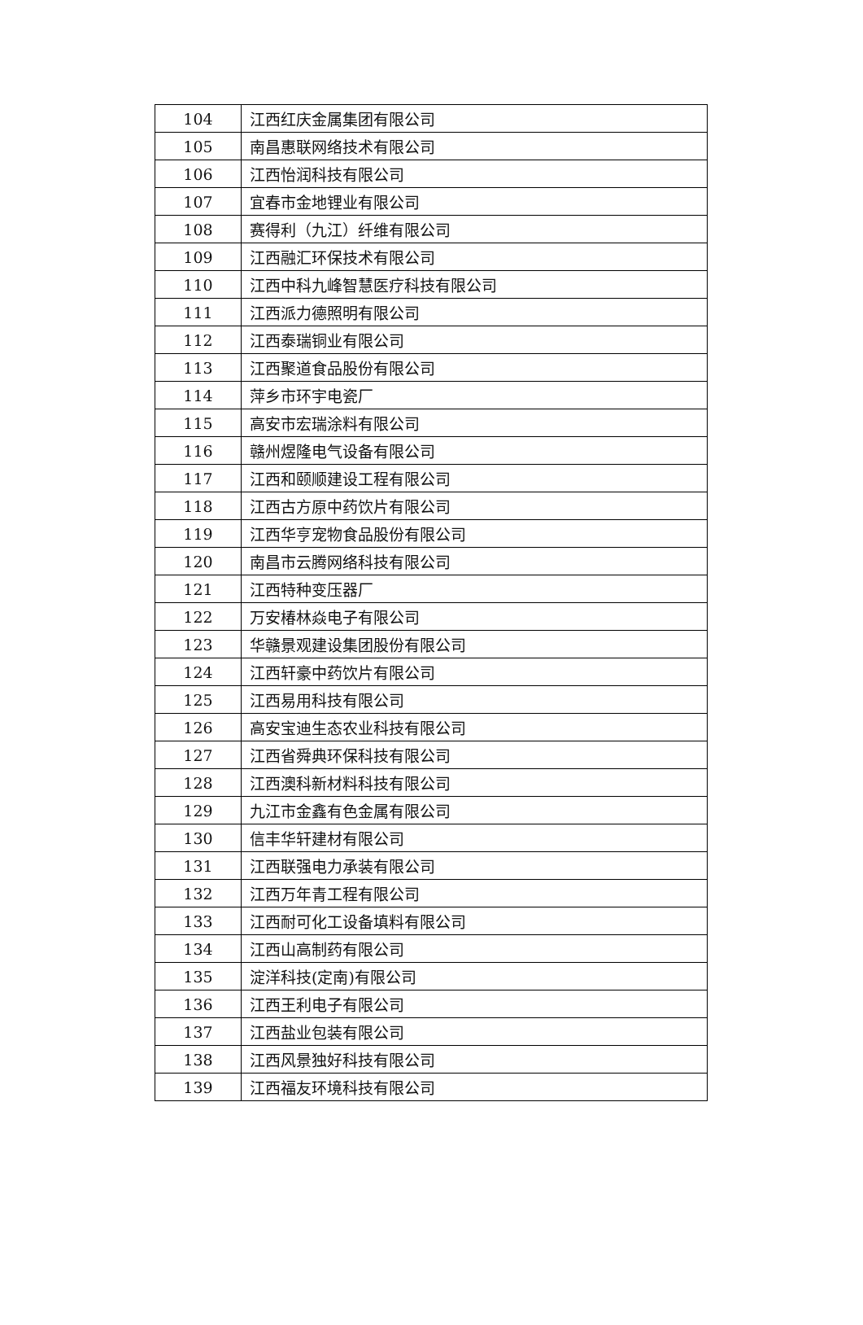| 104 | 江西红庆金属集团有限公司 |
| 105 | 南昌惠联网络技术有限公司 |
| 106 | 江西怡润科技有限公司 |
| 107 | 宜春市金地锂业有限公司 |
| 108 | 赛得利（九江）纤维有限公司 |
| 109 | 江西融汇环保技术有限公司 |
| 110 | 江西中科九峰智慧医疗科技有限公司 |
| 111 | 江西派力德照明有限公司 |
| 112 | 江西泰瑞铜业有限公司 |
| 113 | 江西聚道食品股份有限公司 |
| 114 | 萍乡市环宇电瓷厂 |
| 115 | 高安市宏瑞涂料有限公司 |
| 116 | 赣州煜隆电气设备有限公司 |
| 117 | 江西和颐顺建设工程有限公司 |
| 118 | 江西古方原中药饮片有限公司 |
| 119 | 江西华亨宠物食品股份有限公司 |
| 120 | 南昌市云腾网络科技有限公司 |
| 121 | 江西特种变压器厂 |
| 122 | 万安椿林焱电子有限公司 |
| 123 | 华赣景观建设集团股份有限公司 |
| 124 | 江西轩豪中药饮片有限公司 |
| 125 | 江西易用科技有限公司 |
| 126 | 高安宝迪生态农业科技有限公司 |
| 127 | 江西省舜典环保科技有限公司 |
| 128 | 江西澳科新材料科技有限公司 |
| 129 | 九江市金鑫有色金属有限公司 |
| 130 | 信丰华轩建材有限公司 |
| 131 | 江西联强电力承装有限公司 |
| 132 | 江西万年青工程有限公司 |
| 133 | 江西耐可化工设备填料有限公司 |
| 134 | 江西山高制药有限公司 |
| 135 | 淀洋科技(定南)有限公司 |
| 136 | 江西王利电子有限公司 |
| 137 | 江西盐业包装有限公司 |
| 138 | 江西风景独好科技有限公司 |
| 139 | 江西福友环境科技有限公司 |